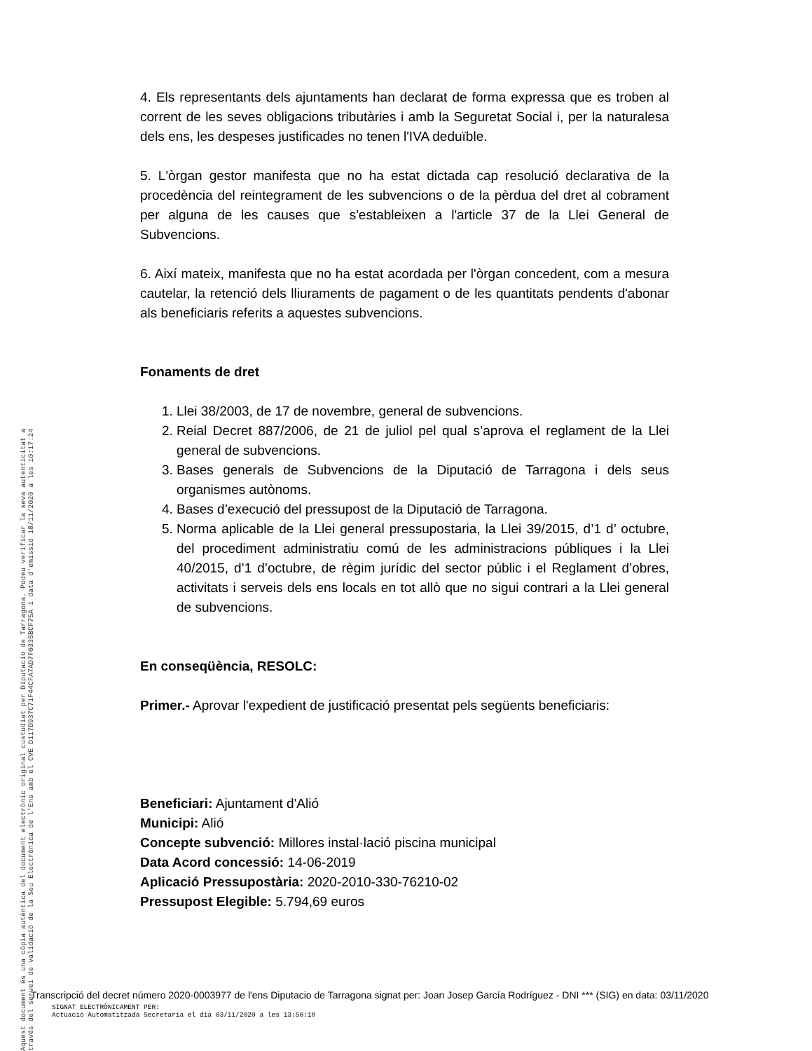Aquest document és una còpia autèntica del document electrònic original custodiat per Diputacio de Tarragona. Podeu verificar la seva autenticitat a
través del servei de validació de la Seu Electrònica de l'Ens amb el CVE D117D937C71F44CFA7AD7F0335BCF75A i data d'emissió 18/11/2020 a les 10:17:24
4. Els representants dels ajuntaments han declarat de forma expressa que es troben al corrent de les seves obligacions tributàries i amb la Seguretat Social i, per la naturalesa dels ens, les despeses justificades no tenen l'IVA deduïble.
5. L'òrgan gestor manifesta que no ha estat dictada cap resolució declarativa de la procedència del reintegrament de les subvencions o de la pèrdua del dret al cobrament per alguna de les causes que s'estableixen a l'article 37 de la Llei General de Subvencions.
6. Així mateix, manifesta que no ha estat acordada per l'òrgan concedent, com a mesura cautelar, la retenció dels lliuraments de pagament o de les quantitats pendents d'abonar als beneficiaris referits a aquestes subvencions.
Fonaments de dret
1. Llei 38/2003, de 17 de novembre, general de subvencions.
2. Reial Decret 887/2006, de 21 de juliol pel qual s’aprova el reglament de la Llei general de subvencions.
3. Bases generals de Subvencions de la Diputació de Tarragona i dels seus organismes autònoms.
4. Bases d’execució del pressupost de la Diputació de Tarragona.
5. Norma aplicable de la Llei general pressupostaria, la Llei 39/2015, d’1 d’ octubre, del procediment administratiu comú de les administracions públiques i la Llei 40/2015, d’1 d’octubre, de règim jurídic del sector públic i el Reglament d’obres, activitats i serveis dels ens locals en tot allò que no sigui contrari a la Llei general de subvencions.
En conseqüència, RESOLC:
Primer.- Aprovar l'expedient de justificació presentat pels següents beneficiaris:
Beneficiari: Ajuntament d'Alió
Municipi: Alió
Concepte subvenció: Millores instal·lació piscina municipal
Data Acord concessió: 14-06-2019
Aplicació Pressupostària: 2020-2010-330-76210-02
Pressupost Elegible: 5.794,69 euros
Transcripció del decret número 2020-0003977 de l'ens Diputacio de Tarragona signat per: Joan Josep García Rodríguez - DNI *** (SIG) en data: 03/11/2020
SIGNAT ELECTRÒNICAMENT PER:
Actuació Automatitzada Secretaria el dia 03/11/2020 a les 13:50:18